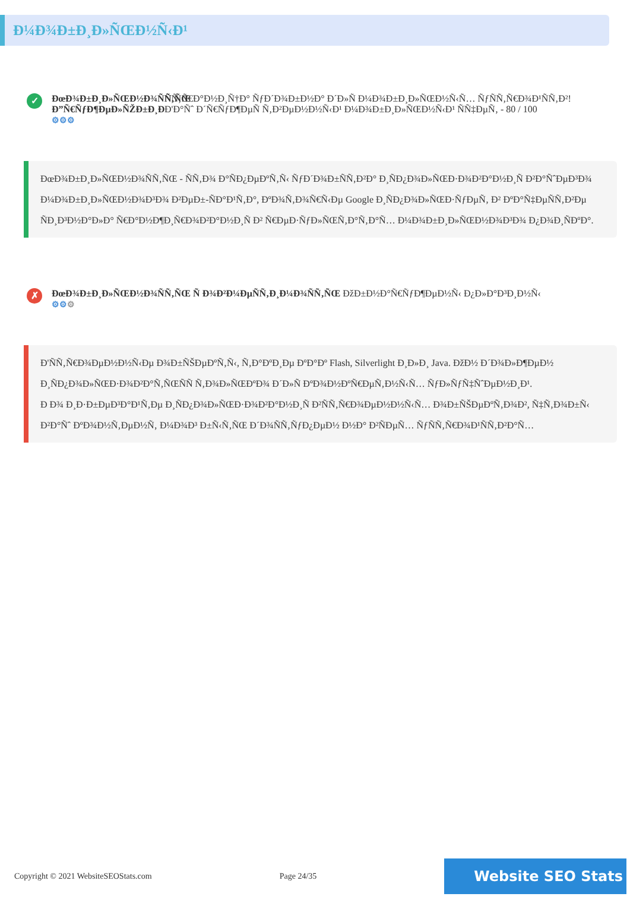Đ¼Đ¾Đ±Đ¸Đ»ÑŒĐ½Ñ‹Đ¹
✓
ĐœĐ¾Đ±Đ¸Đ»ÑŒĐ½Đ¾ÑÑ‚ÑŒ Đ”Ñ€ÑƒĐ¶ĐµĐ»ÑŽĐ±Đ¸Đ
⚙⚙⚙
ÑÑ‚Ñ€Đ°Đ½Đ¸Ñ†Đ° ÑƒĐ´Đ¾Đ±Đ½Đ° Đ´Đ»Ñ Đ¼Đ¾Đ±Đ¸Đ»ÑŒĐ½Ñ‹Ñ… ÑƒÑÑ‚Ñ€Đ¾Đ¹ÑÑ‚Đ²!
Đ'Đ°Ñˆ Đ´Ñ€ÑƒĐ¶ĐµÑ Ñ‚Đ²ĐµĐ½Đ½Ñ‹Đ¹ Đ¼Đ¾Đ±Đ¸Đ»ÑŒĐ½Ñ‹Đ¹ ÑÑ‡ĐµÑ‚ - 80 / 100
ĐœĐ¾Đ±Đ¸Đ»ÑŒĐ½Đ¾ÑÑ‚ÑŒ - ÑÑ‚Đ¾ Đ°ÑĐ¿ĐµĐºÑ‚Ñ‹ ÑƒĐ´Đ¾Đ±ÑÑ‚Đ²Đ° Đ¸ÑĐ¿Đ¾Đ»ÑŒĐ·Đ¾Đ²Đ°Đ½Đ¸Ñ Đ²Đ°ÑˆĐµĐ³Đ¾ Đ¼Đ¾Đ±Đ¸Đ»ÑŒĐ½Đ¾Đ³Đ¾ Đ²ĐµĐ±-ÑĐ°Đ¹Ñ‚Đ°, ĐºĐ¾Ñ‚Đ¾Ñ€Ñ‹Đµ Google Đ¸ÑĐ¿Đ¾Đ»ÑŒĐ·ÑƒĐµÑ‚ Đ² ĐºĐ°Ñ‡ĐµÑÑ‚Đ²Đµ ÑĐ¸Đ³Đ½Đ°Đ»Đ° Ñ€Đ°Đ½Đ¶Đ¸Ñ€Đ¾Đ²Đ°Đ½Đ¸Ñ Đ² Ñ€ĐµĐ·ÑƒĐ»ÑŒÑ‚Đ°Ñ‚Đ°Ñ… Đ¼Đ¾Đ±Đ¸Đ»ÑŒĐ½Đ¾Đ³Đ¾ Đ¿Đ¾Đ¸ÑĐºĐ°.
✗
ĐœĐ¾Đ±Đ¸Đ»ÑŒĐ½Đ¾ÑÑ‚ÑŒ Ñ Đ¾Đ²Đ¼ĐµÑÑ‚Đ¸Đ¼Đ¾ÑÑ‚ÑŒ ĐžĐ±Đ½Đ°Ñ€ÑƒĐ¶ĐµĐ½Ñ‹ Đ¿Đ»Đ°Đ³Đ¸Đ½Ñ‹
⚙⚙⚙
Đ'ÑÑ‚Ñ€Đ¾ĐµĐ½Đ½Ñ‹Đµ Đ¾Đ±ÑŠĐµĐºÑ‚Ñ‹, Ñ‚Đ°ĐºĐ¸Đµ ĐºĐ°Đº Flash, Silverlight Đ¸Đ»Đ¸ Java. ĐžĐ½ Đ´Đ¾Đ»Đ¶ĐµĐ½ Đ¸ÑĐ¿Đ¾Đ»ÑŒĐ·Đ¾Đ²Đ°Ñ‚ÑŒÑÑ Ñ‚Đ¾Đ»ÑŒĐºĐ¾ Đ´Đ»Ñ ĐºĐ¾Đ½ĐºÑ€ĐµÑ‚Đ½Ñ‹Ñ… ÑƒĐ»ÑƒÑ‡ÑˆĐµĐ½Đ¸Đ¹.
Đ Đ¾ Đ¸Đ·Đ±ĐµĐ³Đ°Đ¹Ñ‚Đµ Đ¸ÑĐ¿Đ¾Đ»ÑŒĐ·Đ¾Đ²Đ°Đ½Đ¸Ñ Đ²ÑÑ‚Ñ€Đ¾ĐµĐ½Đ½Ñ‹Ñ… Đ¾Đ±ÑŠĐµĐºÑ‚Đ¾Đ², Ñ‡Ñ‚Đ¾Đ±Ñ‹ Đ²Đ°Ñˆ ĐºĐ¾Đ½Ñ‚ĐµĐ½Ñ‚ Đ¼Đ¾Đ³ Đ±Ñ‹Ñ‚ÑŒ Đ´Đ¾ÑÑ‚ÑƒĐ¿ĐµĐ½ Đ½Đ° Đ²ÑĐµÑ… ÑƒÑÑ‚Ñ€Đ¾Đ¹ÑÑ‚Đ²Đ°Ñ…
Copyright © 2021 WebsiteSEOStats.com Page 24/35 Website SEO Stats